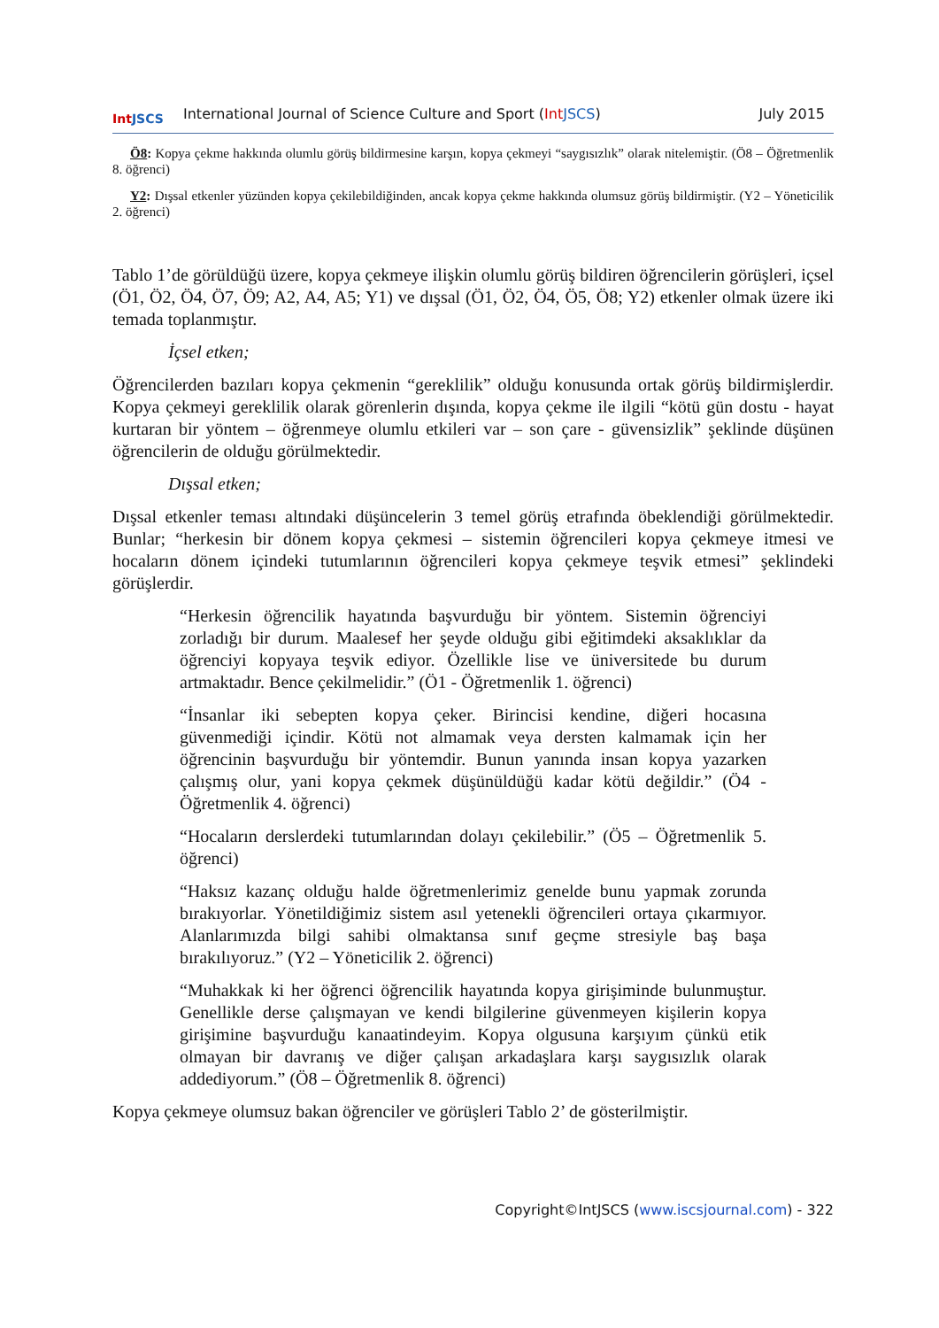Int JSCS
International Journal of Science Culture and Sport (Int JSCS)
July 2015
Ö8: Kopya çekme hakkında olumlu görüş bildirmesine karşın, kopya çekmeyi “saygısızlık” olarak nitelemiştir. (Ö8 – Öğretmenlik 8. öğrenci)
Y2: Dışsal etkenler yüzünden kopya çekilebildiğinden, ancak kopya çekme hakkında olumsuz görüş bildirmiştir. (Y2 – Yöneticilik 2. öğrenci)
Tablo 1’de görüldüğü üzere, kopya çekmeye ilişkin olumlu görüş bildiren öğrencilerin görüşleri, içsel (Ö1, Ö2, Ö4, Ö7, Ö9; A2, A4, A5; Y1) ve dışsal (Ö1, Ö2, Ö4, Ö5, Ö8; Y2) etkenler olmak üzere iki temada toplanmıştır.
İçsel etken;
Öğrencilerden bazıları kopya çekmenin “gereklilik” olduğu konusunda ortak görüş bildirmişlerdir. Kopya çekmeyi gereklilik olarak görenlerin dışında, kopya çekme ile ilgili “kötü gün dostu - hayat kurtaran bir yöntem – öğrenmeye olumlu etkileri var – son çare - güvensizlik” şeklinde düşünen öğrencilerin de olduğu görülmektedir.
Dışsal etken;
Dışsal etkenler teması altındaki düşüncelerin 3 temel görüş etrafında öbeklendiği görülmektedir. Bunlar; “herkesin bir dönem kopya çekmesi – sistemin öğrencileri kopya çekmeye itmesi ve hocaların dönem içindeki tutumlarının öğrencileri kopya çekmeye teşvik etmesi” şeklindeki görüşlerdir.
“Herkesin öğrencilik hayatında başvurduğu bir yöntem. Sistemin öğrenciyi zorladığı bir durum. Maalesef her şeyde olduğu gibi eğitimdeki aksaklıklar da öğrenciyi kopyaya teşvik ediyor. Özellikle lise ve üniversitede bu durum artmaktadır. Bence çekilmelidir.” (Ö1 - Öğretmenlik 1. öğrenci)
“İnsanlar iki sebepten kopya çeker. Birincisi kendine, diğeri hocasına güvenmediği içindir. Kötü not almamak veya dersten kalmamak için her öğrencinin başvurduğu bir yöntemdir. Bunun yanında insan kopya yazarken çalışmış olur, yani kopya çekmek düşünüldüğü kadar kötü değildir.” (Ö4 - Öğretmenlik 4. öğrenci)
“Hocaların derslerdeki tutumlarından dolayı çekilebilir.” (Ö5 – Öğretmenlik 5. öğrenci)
“Haksız kazanç olduğu halde öğretmenlerimiz genelde bunu yapmak zorunda bırakıyorlar. Yönetildiğimiz sistem asıl yetenekli öğrencileri ortaya çıkarmıyor. Alanlarımızda bilgi sahibi olmaktansa sınıf geçme stresiyle baş başa bırakılıyoruz.” (Y2 – Yöneticilik 2. öğrenci)
“Muhakkak ki her öğrenci öğrencilik hayatında kopya girişiminde bulunmuştur. Genellikle derse çalışmayan ve kendi bilgilerine güvenmeyen kişilerin kopya girişimine başvurduğu kanaatindeyim. Kopya olgusuna karşıyım çünkü etik olmayan bir davranış ve diğer çalışan arkadaşlara karşı saygısızlık olarak addediyorum.” (Ö8 – Öğretmenlik 8. öğrenci)
Kopya çekmeye olumsuz bakan öğrenciler ve görüşleri Tablo 2’ de gösterilmiştir.
Copyright©IntJSCS (www.iscsjournal.com) - 322